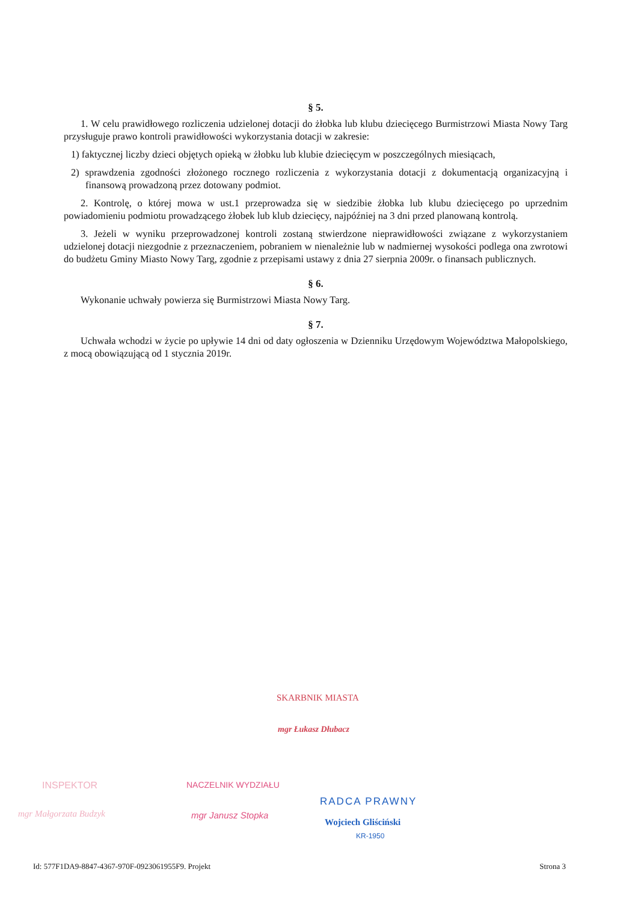§ 5.
1. W celu prawidłowego rozliczenia udzielonej dotacji do żłobka lub klubu dziecięcego Burmistrzowi Miasta Nowy Targ przysługuje prawo kontroli prawidłowości wykorzystania dotacji w zakresie:
1) faktycznej liczby dzieci objętych opieką w żłobku lub klubie dziecięcym w poszczególnych miesiącach,
2) sprawdzenia zgodności złożonego rocznego rozliczenia z wykorzystania dotacji z dokumentacją organizacyjną i finansową prowadzoną przez dotowany podmiot.
2. Kontrolę, o której mowa w ust.1 przeprowadza się w siedzibie żłobka lub klubu dziecięcego po uprzednim powiadomieniu podmiotu prowadzącego żłobek lub klub dziecięcy, najpóźniej na 3 dni przed planowaną kontrolą.
3. Jeżeli w wyniku przeprowadzonej kontroli zostaną stwierdzone nieprawidłowości związane z wykorzystaniem udzielonej dotacji niezgodnie z przeznaczeniem, pobraniem w nienależnie lub w nadmiernej wysokości podlega ona zwrotowi do budżetu Gminy Miasto Nowy Targ, zgodnie z przepisami ustawy z dnia 27 sierpnia 2009r. o finansach publicznych.
§ 6.
Wykonanie uchwały powierza się Burmistrzowi Miasta Nowy Targ.
§ 7.
Uchwała wchodzi w życie po upływie 14 dni od daty ogłoszenia w Dzienniku Urzędowym Województwa Małopolskiego, z mocą obowiązującą od 1 stycznia 2019r.
SKARBNIK MIASTA
mgr Łukasz Dłubacz
INSPEKTOR
mgr Małgorzata Budzyk
NACZELNIK WYDZIAŁU
mgr Janusz Stopka
RADCA PRAWNY
Wojciech Gliściński
KR-1950
Id: 577F1DA9-8847-4367-970F-0923061955F9. Projekt Strona 3